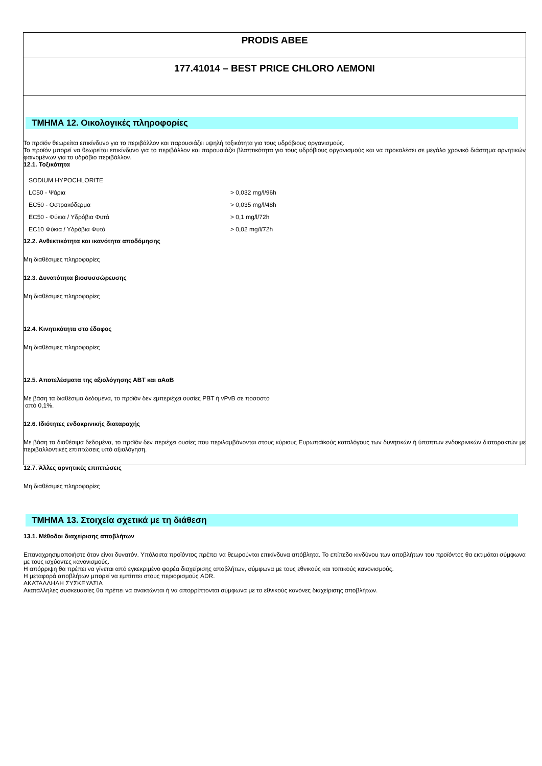PRODIS ABEE
177.41014 – BEST PRICE CHLORO ΛΕΜΟΝΙ
ΤΜΗΜΑ 12. Οικολογικές πληροφορίες
Το προϊόν θεωρείται επικίνδυνο για το περιβάλλον και παρουσιάζει υψηλή τοξικότητα για τους υδρόβιους οργανισμούς.
Το προϊόν μπορεί να θεωρείται επικίνδυνο για το περιβάλλον και παρουσιάζει βλαπτικότητα για τους υδρόβιους οργανισμούς και να προκαλέσει σε μεγάλο χρονικό διάστημα αρνητικών φαινομένων για το υδρόβιο περιβάλλον.
12.1. Τοξικότητα
| SODIUM HYPOCHLORITE | |
| LC50 - Ψάρια | > 0,032 mg/l/96h |
| EC50 - Οστρακόδερμα | > 0,035 mg/l/48h |
| EC50 - Φύκια / Υδρόβια Φυτά | > 0,1 mg/l/72h |
| EC10 Φύκια / Υδρόβια Φυτά | > 0,02 mg/l/72h |
12.2. Ανθεκτικότητα και ικανότητα αποδόμησης
Μη διαθέσιμες πληροφορίες
12.3. Δυνατότητα βιοσυσσώρευσης
Μη διαθέσιμες πληροφορίες
12.4. Κινητικότητα στο έδαφος
Μη διαθέσιμες πληροφορίες
12.5. Αποτελέσματα της αξιολόγησης ΑΒΤ και αΑαΒ
Με βάση τα διαθέσιμα δεδομένα, το προϊόν δεν εμπεριέχει ουσίες PBT ή vPvB σε ποσοστό
από 0,1%.
12.6. Ιδιότητες ενδοκρινικής διαταραχής
Με βάση τα διαθέσιμα δεδομένα, το προϊόν δεν περιέχει ουσίες που περιλαμβάνονται στους κύριους Ευρωπαϊκούς καταλόγους των δυνητικών ή ύποπτων ενδοκρινικών διαταρακτών με περιβαλλοντικές επιπτώσεις υπό αξιολόγηση.
12.7. Άλλες αρνητικές επιπτώσεις
Μη διαθέσιμες πληροφορίες
ΤΜΗΜΑ 13. Στοιχεία σχετικά με τη διάθεση
13.1. Μέθοδοι διαχείρισης αποβλήτων
Επαναχρησιμοποιήστε όταν είναι δυνατόν. Υπόλοιπα προϊόντος πρέπει να θεωρούνται επικίνδυνα απόβλητα. Το επίπεδο κινδύνου των αποβλήτων του προϊόντος θα εκτιμάται σύμφωνα με τους ισχύοντες κανονισμούς.
Η απόρριψη θα πρέπει να γίνεται από εγκεκριμένο φορέα διαχείρισης αποβλήτων, σύμφωνα με τους εθνικούς και τοπικούς κανονισμούς.
Η μεταφορά αποβλήτων μπορεί να εμπίπτει στους περιορισμούς ADR.
ΑΚΑΤΑΛΛΗΛΗ ΣΥΣΚΕΥΑΣΙΑ
Ακατάλληλες συσκευασίες θα πρέπει να ανακτώνται ή να απορρίπτονται σύμφωνα με το εθνικούς κανόνες διαχείρισης αποβλήτων.